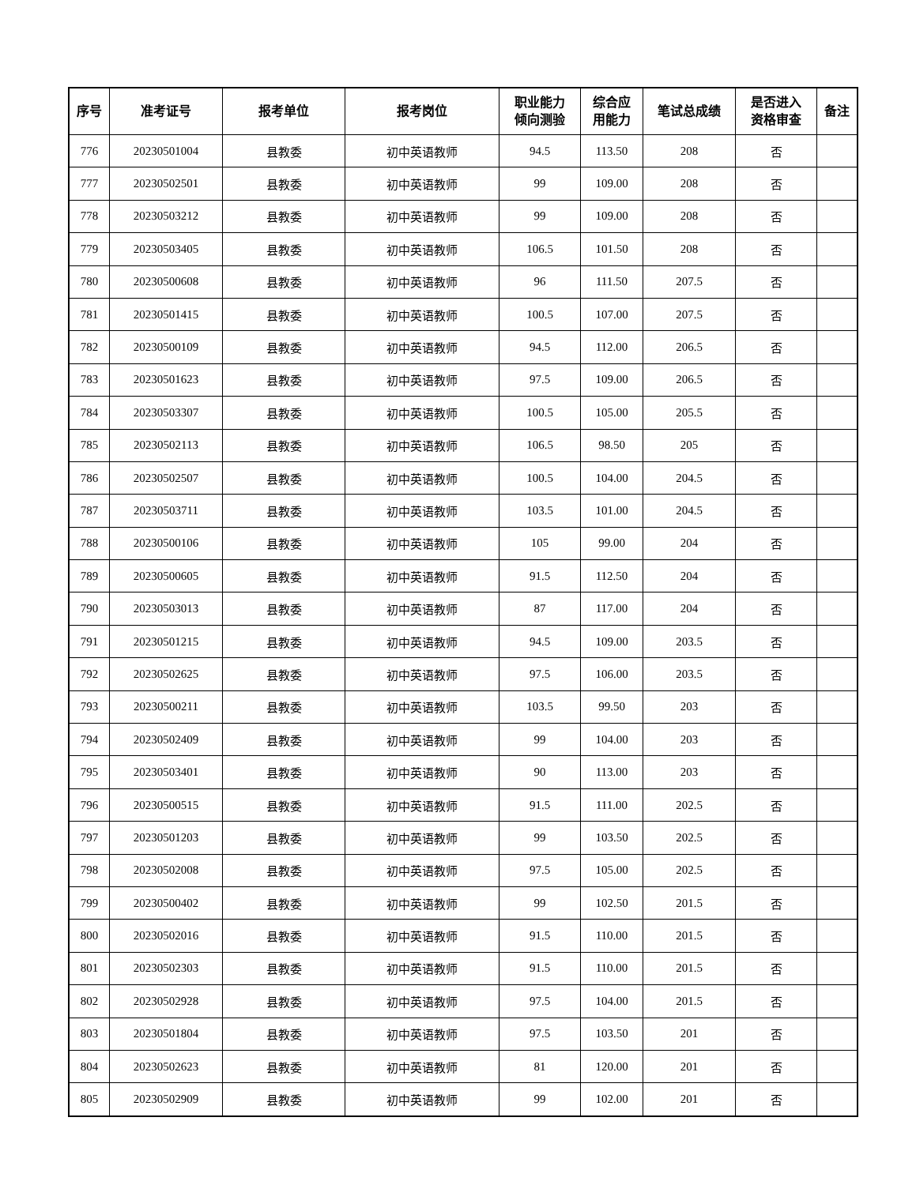| 序号 | 准考证号 | 报考单位 | 报考岗位 | 职业能力 倾向测验 | 综合应 用能力 | 笔试总成绩 | 是否进入 资格审查 | 备注 |
| --- | --- | --- | --- | --- | --- | --- | --- | --- |
| 776 | 20230501004 | 县教委 | 初中英语教师 | 94.5 | 113.50 | 208 | 否 | |
| 777 | 20230502501 | 县教委 | 初中英语教师 | 99 | 109.00 | 208 | 否 | |
| 778 | 20230503212 | 县教委 | 初中英语教师 | 99 | 109.00 | 208 | 否 | |
| 779 | 20230503405 | 县教委 | 初中英语教师 | 106.5 | 101.50 | 208 | 否 | |
| 780 | 20230500608 | 县教委 | 初中英语教师 | 96 | 111.50 | 207.5 | 否 | |
| 781 | 20230501415 | 县教委 | 初中英语教师 | 100.5 | 107.00 | 207.5 | 否 | |
| 782 | 20230500109 | 县教委 | 初中英语教师 | 94.5 | 112.00 | 206.5 | 否 | |
| 783 | 20230501623 | 县教委 | 初中英语教师 | 97.5 | 109.00 | 206.5 | 否 | |
| 784 | 20230503307 | 县教委 | 初中英语教师 | 100.5 | 105.00 | 205.5 | 否 | |
| 785 | 20230502113 | 县教委 | 初中英语教师 | 106.5 | 98.50 | 205 | 否 | |
| 786 | 20230502507 | 县教委 | 初中英语教师 | 100.5 | 104.00 | 204.5 | 否 | |
| 787 | 20230503711 | 县教委 | 初中英语教师 | 103.5 | 101.00 | 204.5 | 否 | |
| 788 | 20230500106 | 县教委 | 初中英语教师 | 105 | 99.00 | 204 | 否 | |
| 789 | 20230500605 | 县教委 | 初中英语教师 | 91.5 | 112.50 | 204 | 否 | |
| 790 | 20230503013 | 县教委 | 初中英语教师 | 87 | 117.00 | 204 | 否 | |
| 791 | 20230501215 | 县教委 | 初中英语教师 | 94.5 | 109.00 | 203.5 | 否 | |
| 792 | 20230502625 | 县教委 | 初中英语教师 | 97.5 | 106.00 | 203.5 | 否 | |
| 793 | 20230500211 | 县教委 | 初中英语教师 | 103.5 | 99.50 | 203 | 否 | |
| 794 | 20230502409 | 县教委 | 初中英语教师 | 99 | 104.00 | 203 | 否 | |
| 795 | 20230503401 | 县教委 | 初中英语教师 | 90 | 113.00 | 203 | 否 | |
| 796 | 20230500515 | 县教委 | 初中英语教师 | 91.5 | 111.00 | 202.5 | 否 | |
| 797 | 20230501203 | 县教委 | 初中英语教师 | 99 | 103.50 | 202.5 | 否 | |
| 798 | 20230502008 | 县教委 | 初中英语教师 | 97.5 | 105.00 | 202.5 | 否 | |
| 799 | 20230500402 | 县教委 | 初中英语教师 | 99 | 102.50 | 201.5 | 否 | |
| 800 | 20230502016 | 县教委 | 初中英语教师 | 91.5 | 110.00 | 201.5 | 否 | |
| 801 | 20230502303 | 县教委 | 初中英语教师 | 91.5 | 110.00 | 201.5 | 否 | |
| 802 | 20230502928 | 县教委 | 初中英语教师 | 97.5 | 104.00 | 201.5 | 否 | |
| 803 | 20230501804 | 县教委 | 初中英语教师 | 97.5 | 103.50 | 201 | 否 | |
| 804 | 20230502623 | 县教委 | 初中英语教师 | 81 | 120.00 | 201 | 否 | |
| 805 | 20230502909 | 县教委 | 初中英语教师 | 99 | 102.00 | 201 | 否 | |